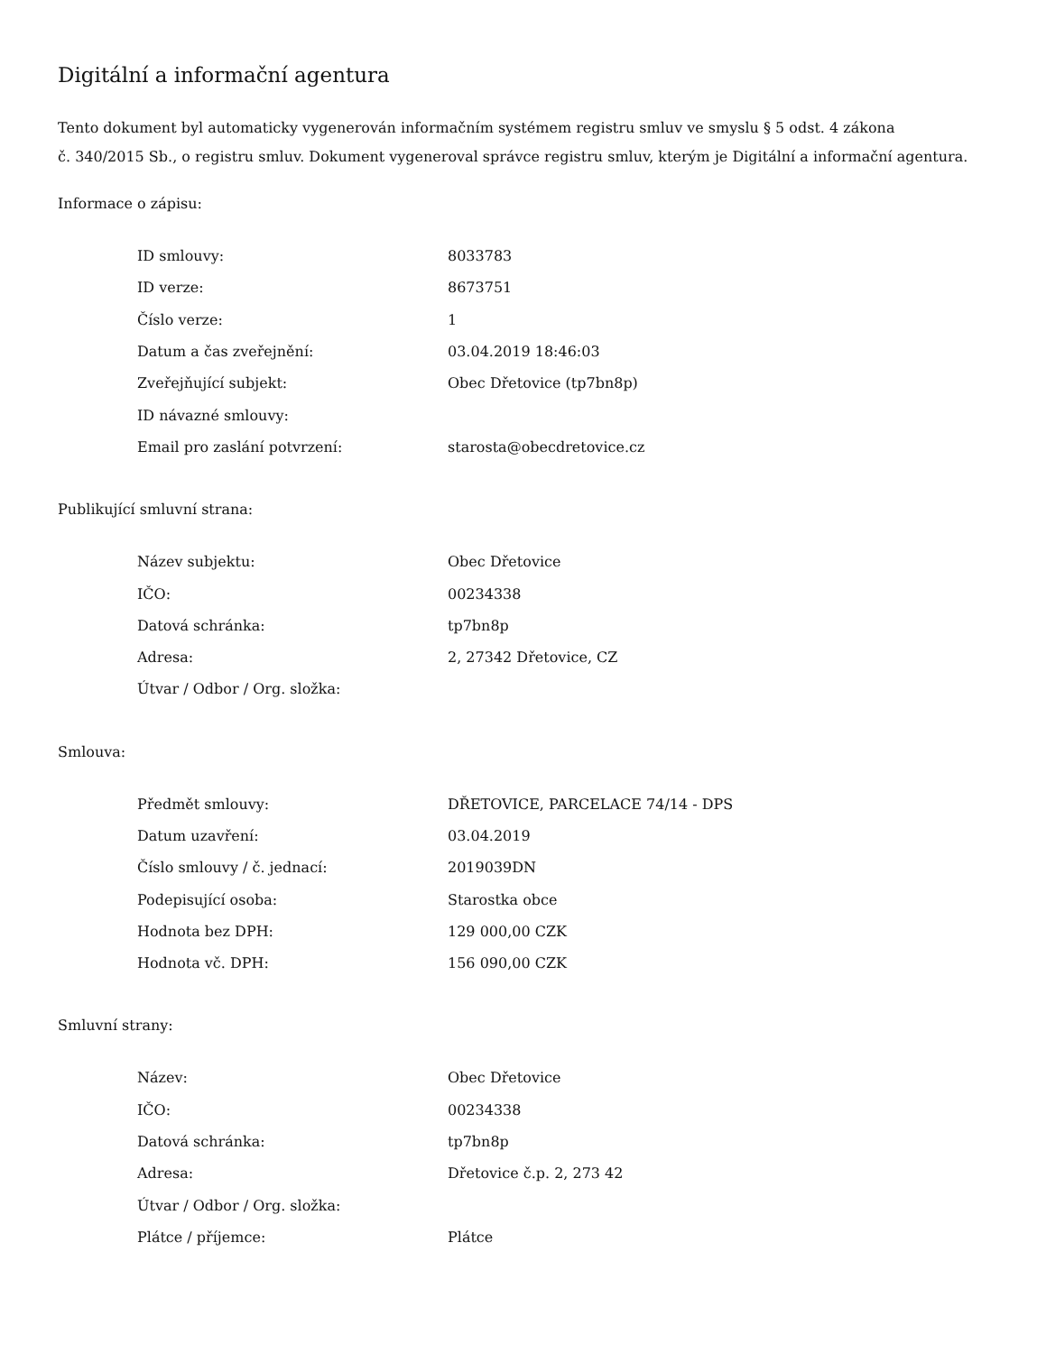Digitální a informační agentura
Tento dokument byl automaticky vygenerován informačním systémem registru smluv ve smyslu § 5 odst. 4 zákona
č. 340/2015 Sb., o registru smluv. Dokument vygeneroval správce registru smluv, kterým je Digitální a informační agentura.
Informace o zápisu:
| ID smlouvy: | 8033783 |
| ID verze: | 8673751 |
| Číslo verze: | 1 |
| Datum a čas zveřejnění: | 03.04.2019 18:46:03 |
| Zveřejňující subjekt: | Obec Dřetovice (tp7bn8p) |
| ID návazné smlouvy: | |
| Email pro zaslání potvrzení: | starosta@obecdretovice.cz |
Publikující smluvní strana:
| Název subjektu: | Obec Dřetovice |
| IČO: | 00234338 |
| Datová schránka: | tp7bn8p |
| Adresa: | 2, 27342 Dřetovice, CZ |
| Útvar / Odbor / Org. složka: | |
Smlouva:
| Předmět smlouvy: | DŘETOVICE, PARCELACE 74/14 - DPS |
| Datum uzavření: | 03.04.2019 |
| Číslo smlouvy / č. jednací: | 2019039DN |
| Podepisující osoba: | Starostka obce |
| Hodnota bez DPH: | 129 000,00 CZK |
| Hodnota vč. DPH: | 156 090,00 CZK |
Smluvní strany:
| Název: | Obec Dřetovice |
| IČO: | 00234338 |
| Datová schránka: | tp7bn8p |
| Adresa: | Dřetovice č.p. 2, 273 42 |
| Útvar / Odbor / Org. složka: | |
| Plátce / příjemce: | Plátce |